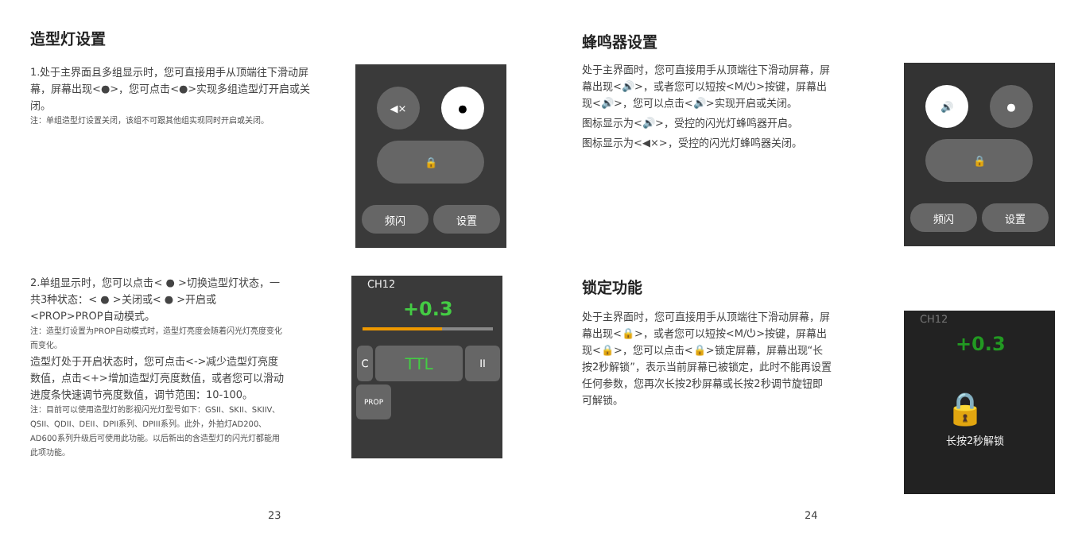造型灯设置
1.处于主界面且多组显示时，您可直接用手从顶端往下滑动屏幕，屏幕出现<●>，您可点击<●>实现多组造型灯开启或关闭。
注：单组造型灯设置关闭，该组不可跟其他组实现同时开启或关闭。
◀× ●
🔒
频闪 设置
2.单组显示时，您可以点击< ● >切换造型灯状态，一共3种状态：< ● >关闭或< ● >开启或<PROP>PROP自动模式。
注：造型灯设置为PROP自动模式时，造型灯亮度会随着闪光灯亮度变化而变化。
造型灯处于开启状态时，您可点击<->减少造型灯亮度数值，点击<+>增加造型灯亮度数值，或者您可以滑动进度条快速调节亮度数值，调节范围：10-100。
注：目前可以使用造型灯的影视闪光灯型号如下：GSII、SKII、SKIIV、QSII、QDII、DEII、DPII系列、DPIII系列。此外，外拍灯AD200、AD600系列升级后可使用此功能。以后新出的含造型灯的闪光灯都能用此项功能。
CH12
+0.3
TTL
C II
PROP
23
蜂鸣器设置
处于主界面时，您可直接用手从顶端往下滑动屏幕，屏幕出现<🔊>，或者您可以短按<M/⏻>按键，屏幕出现<🔊>，您可以点击<🔊>实现开启或关闭。
图标显示为<🔊>，受控的闪光灯蜂鸣器开启。
图标显示为<◀×>，受控的闪光灯蜂鸣器关闭。
🔊 ●
🔒
频闪 设置
锁定功能
处于主界面时，您可直接用手从顶端往下滑动屏幕，屏幕出现<🔒>，或者您可以短按<M/⏻>按键，屏幕出现<🔒>，您可以点击<🔒>锁定屏幕，屏幕出现“长按2秒解锁”，表示当前屏幕已被锁定，此时不能再设置任何参数，您再次长按2秒屏幕或长按2秒调节旋钮即可解锁。
CH12
+0.3
🔒
长按2秒解锁
24